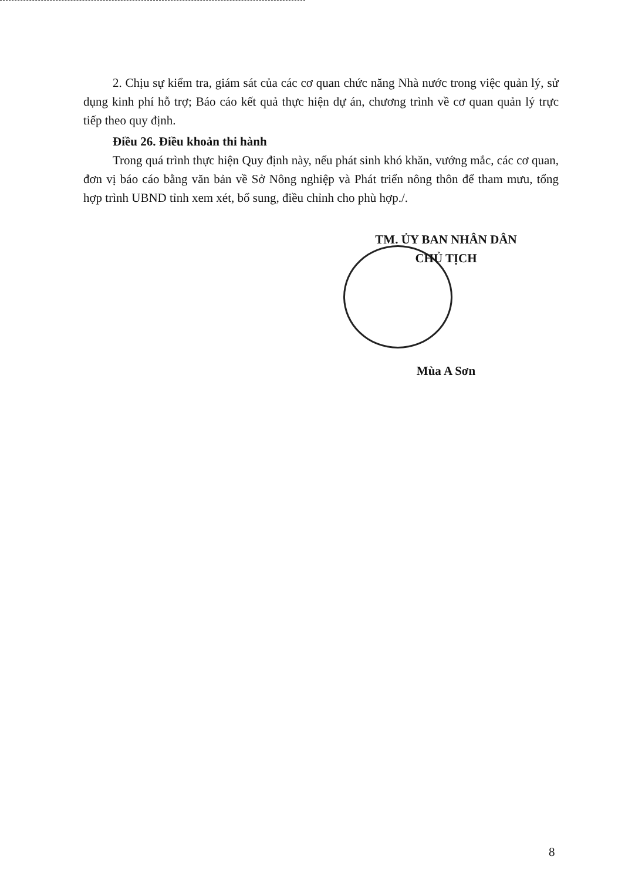2. Chịu sự kiểm tra, giám sát của các cơ quan chức năng Nhà nước trong việc quản lý, sử dụng kinh phí hỗ trợ; Báo cáo kết quả thực hiện dự án, chương trình về cơ quan quản lý trực tiếp theo quy định.
Điều 26. Điều khoản thi hành
Trong quá trình thực hiện Quy định này, nếu phát sinh khó khăn, vướng mắc, các cơ quan, đơn vị báo cáo bằng văn bản về Sở Nông nghiệp và Phát triển nông thôn để tham mưu, tổng hợp trình UBND tỉnh xem xét, bổ sung, điều chỉnh cho phù hợp./.
TM. ỦY BAN NHÂN DÂN
CHỦ TỊCH
Mùa A Sơn
8